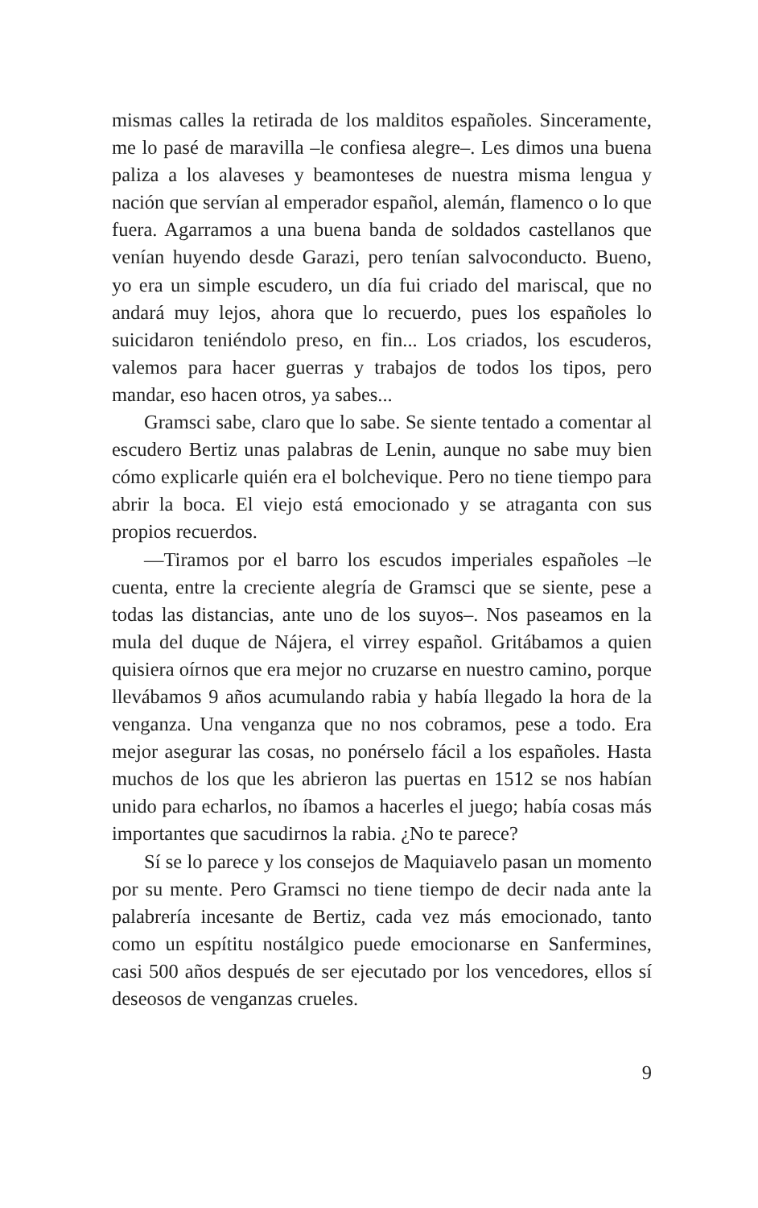mismas calles la retirada de los malditos españoles. Sinceramente, me lo pasé de maravilla –le confiesa alegre–. Les dimos una buena paliza a los alaveses y beamonteses de nuestra misma lengua y nación que servían al emperador español, alemán, flamenco o lo que fuera. Agarramos a una buena banda de soldados castellanos que venían huyendo desde Garazi, pero tenían salvoconducto. Bueno, yo era un simple escudero, un día fui criado del mariscal, que no andará muy lejos, ahora que lo recuerdo, pues los españoles lo suicidaron teniéndolo preso, en fin... Los criados, los escuderos, valemos para hacer guerras y trabajos de todos los tipos, pero mandar, eso hacen otros, ya sabes...
Gramsci sabe, claro que lo sabe. Se siente tentado a comentar al escudero Bertiz unas palabras de Lenin, aunque no sabe muy bien cómo explicarle quién era el bolchevique. Pero no tiene tiempo para abrir la boca. El viejo está emocionado y se atraganta con sus propios recuerdos.
—Tiramos por el barro los escudos imperiales españoles –le cuenta, entre la creciente alegría de Gramsci que se siente, pese a todas las distancias, ante uno de los suyos–. Nos paseamos en la mula del duque de Nájera, el virrey español. Gritábamos a quien quisiera oírnos que era mejor no cruzarse en nuestro camino, porque llevábamos 9 años acumulando rabia y había llegado la hora de la venganza. Una venganza que no nos cobramos, pese a todo. Era mejor asegurar las cosas, no ponérselo fácil a los españoles. Hasta muchos de los que les abrieron las puertas en 1512 se nos habían unido para echarlos, no íbamos a hacerles el juego; había cosas más importantes que sacudirnos la rabia. ¿No te parece?
Sí se lo parece y los consejos de Maquiavelo pasan un momento por su mente. Pero Gramsci no tiene tiempo de decir nada ante la palabrería incesante de Bertiz, cada vez más emocionado, tanto como un espítitu nostálgico puede emocionarse en Sanfermines, casi 500 años después de ser ejecutado por los vencedores, ellos sí deseosos de venganzas crueles.
9